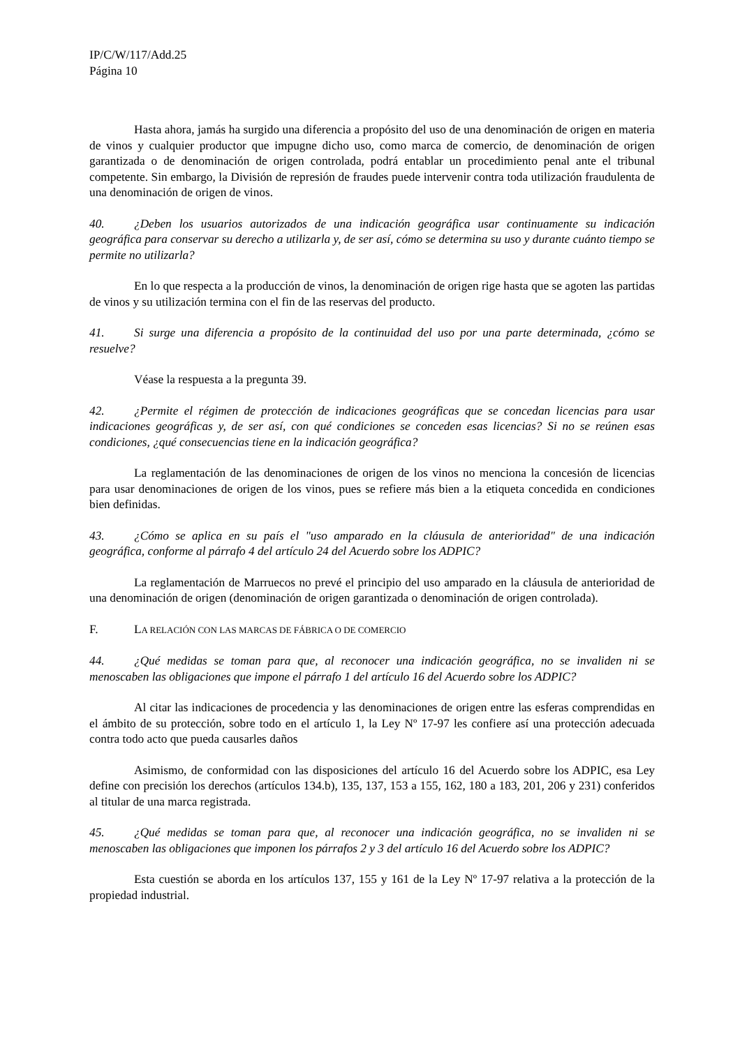IP/C/W/117/Add.25
Página 10
Hasta ahora, jamás ha surgido una diferencia a propósito del uso de una denominación de origen en materia de vinos y cualquier productor que impugne dicho uso, como marca de comercio, de denominación de origen garantizada o de denominación de origen controlada, podrá entablar un procedimiento penal ante el tribunal competente. Sin embargo, la División de represión de fraudes puede intervenir contra toda utilización fraudulenta de una denominación de origen de vinos.
40. ¿Deben los usuarios autorizados de una indicación geográfica usar continuamente su indicación geográfica para conservar su derecho a utilizarla y, de ser así, cómo se determina su uso y durante cuánto tiempo se permite no utilizarla?
En lo que respecta a la producción de vinos, la denominación de origen rige hasta que se agoten las partidas de vinos y su utilización termina con el fin de las reservas del producto.
41. Si surge una diferencia a propósito de la continuidad del uso por una parte determinada, ¿cómo se resuelve?
Véase la respuesta a la pregunta 39.
42. ¿Permite el régimen de protección de indicaciones geográficas que se concedan licencias para usar indicaciones geográficas y, de ser así, con qué condiciones se conceden esas licencias? Si no se reúnen esas condiciones, ¿qué consecuencias tiene en la indicación geográfica?
La reglamentación de las denominaciones de origen de los vinos no menciona la concesión de licencias para usar denominaciones de origen de los vinos, pues se refiere más bien a la etiqueta concedida en condiciones bien definidas.
43. ¿Cómo se aplica en su país el "uso amparado en la cláusula de anterioridad" de una indicación geográfica, conforme al párrafo 4 del artículo 24 del Acuerdo sobre los ADPIC?
La reglamentación de Marruecos no prevé el principio del uso amparado en la cláusula de anterioridad de una denominación de origen (denominación de origen garantizada o denominación de origen controlada).
F. LA RELACIÓN CON LAS MARCAS DE FÁBRICA O DE COMERCIO
44. ¿Qué medidas se toman para que, al reconocer una indicación geográfica, no se invaliden ni se menoscaben las obligaciones que impone el párrafo 1 del artículo 16 del Acuerdo sobre los ADPIC?
Al citar las indicaciones de procedencia y las denominaciones de origen entre las esferas comprendidas en el ámbito de su protección, sobre todo en el artículo 1, la Ley Nº 17-97 les confiere así una protección adecuada contra todo acto que pueda causarles daños
Asimismo, de conformidad con las disposiciones del artículo 16 del Acuerdo sobre los ADPIC, esa Ley define con precisión los derechos (artículos 134.b), 135, 137, 153 a 155, 162, 180 a 183, 201, 206 y 231) conferidos al titular de una marca registrada.
45. ¿Qué medidas se toman para que, al reconocer una indicación geográfica, no se invaliden ni se menoscaben las obligaciones que imponen los párrafos 2 y 3 del artículo 16 del Acuerdo sobre los ADPIC?
Esta cuestión se aborda en los artículos 137, 155 y 161 de la Ley Nº 17-97 relativa a la protección de la propiedad industrial.